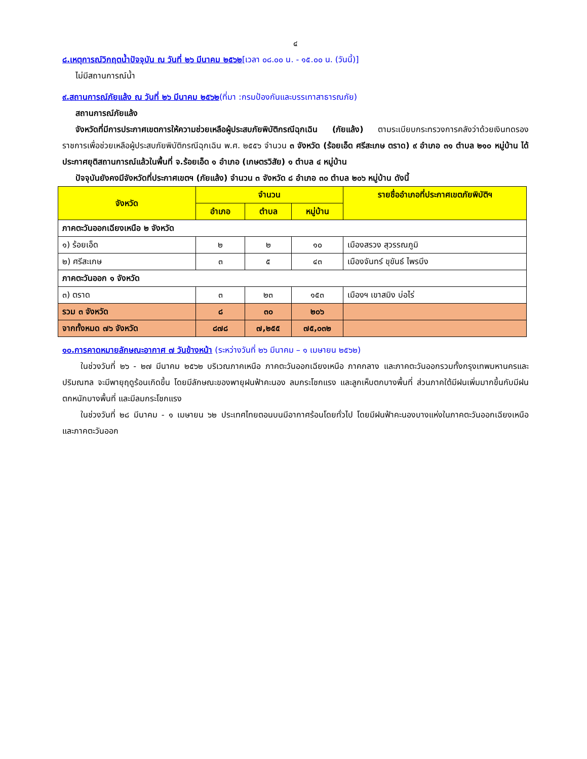๔
๘.เหตุการณ์วิกฤตน้ำปัจจุบัน ณ วันที่ ๒๖ มีนาคม ๒๕๖๒[เวลา ๐๘.๐๐ น. - ๑๕.๐๐ น. (วันนี้)]
ไม่มีสถานการณ์น้ำ
๙.สถานการณ์ภัยแล้ง ณ วันที่ ๒๖ มีนาคม ๒๕๖๒(ที่มา :กรมป้องกันและบรรเทาสาธารณภัย)
สถานการณ์ภัยแล้ง
จังหวัดที่มีการประกาศเขตการให้ความช่วยเหลือผู้ประสบภัยพิบัติกรณีฉุกเฉิน (ภัยแล้ง) ตามระเบียบกระทรวงการคลังว่าด้วยเงินทดรองราชการเพื่อช่วยเหลือผู้ประสบภัยพิบัติกรณีฉุกเฉิน พ.ศ. ๒๕๕๖ จำนวน ๓ จังหวัด (ร้อยเอ็ด ศรีสะเกษ ตราด) ๙ อำเภอ ๓๑ ตำบล ๒๑๐ หมู่บ้าน ได้ประกาศยุติสถานการณ์แล้วในพื้นที่ จ.ร้อยเอ็ด ๑ อำเภอ (เกษตรวิสัย) ๑ ตำบล ๔ หมู่บ้าน
ปัจจุบันยังคงมีจังหวัดที่ประกาศเขตฯ (ภัยแล้ง) จำนวน ๓ จังหวัด ๘ อำเภอ ๓๐ ตำบล ๒๐๖ หมู่บ้าน ดังนี้
| จังหวัด | จำนวน | | | รายชื่ออำเภอที่ประกาศเขตภัยพิบัติฯ |
| --- | --- | --- | --- | --- |
| | อำเภอ | ตำบล | หมู่บ้าน | |
| ภาคตะวันออกเฉียงเหนือ ๒ จังหวัด | | | | |
| ๑) ร้อยเอ็ด | ๒ | ๒ | ๑๐ | เมืองสรวง สุวรรณภูมิ |
| ๒) ศรีสะเกษ | ๓ | ๕ | ๔๓ | เมืองจันทร์ ขุขันธ์ ไพรบึง |
| ภาคตะวันออก ๑ จังหวัด | | | | |
| ๓) ตราด | ๓ | ๒๓ | ๑๕๓ | เมืองฯ เขาสมิง บ่อไร่ |
| รวม ๓ จังหวัด | ๘ | ๓๐ | ๒๐๖ | |
| จากทั้งหมด ๗๖ จังหวัด | ๘๗๘ | ๗,๒๕๕ | ๗๕,๐๓๒ | |
๑๐.การคาดหมายลักษณะอากาศ ๗ วันข้างหน้า (ระหว่างวันที่ ๒๖ มีนาคม – ๑ เมษายน ๒๕๖๒)
ในช่วงวันที่ ๒๖ - ๒๗ มีนาคม ๒๕๖๒ บริเวณภาคเหนือ ภาคตะวันออกเฉียงเหนือ ภาคกลาง และภาคตะวันออกรวมทั้งกรุงเทพมหานครและปริมณฑล จะมีพายุฤดูร้อนเกิดขึ้น โดยมีลักษณะของพายุฝนฟ้าคะนอง ลมกระโชกแรง และลูกเห็บตกบางพื้นที่ ส่วนภาคใต้มีฝนเพิ่มมากขึ้นกับมีฝนตกหนักบางพื้นที่ และมีลมกระโชกแรง
ในช่วงวันที่ ๒๘ มีนาคม - ๑ เมษายน ๖๒ ประเทศไทยตอนบนมีอากาศร้อนโดยทั่วไป โดยมีฝนฟ้าคะนองบางแห่งในภาคตะวันออกเฉียงเหนือ และภาคตะวันออก